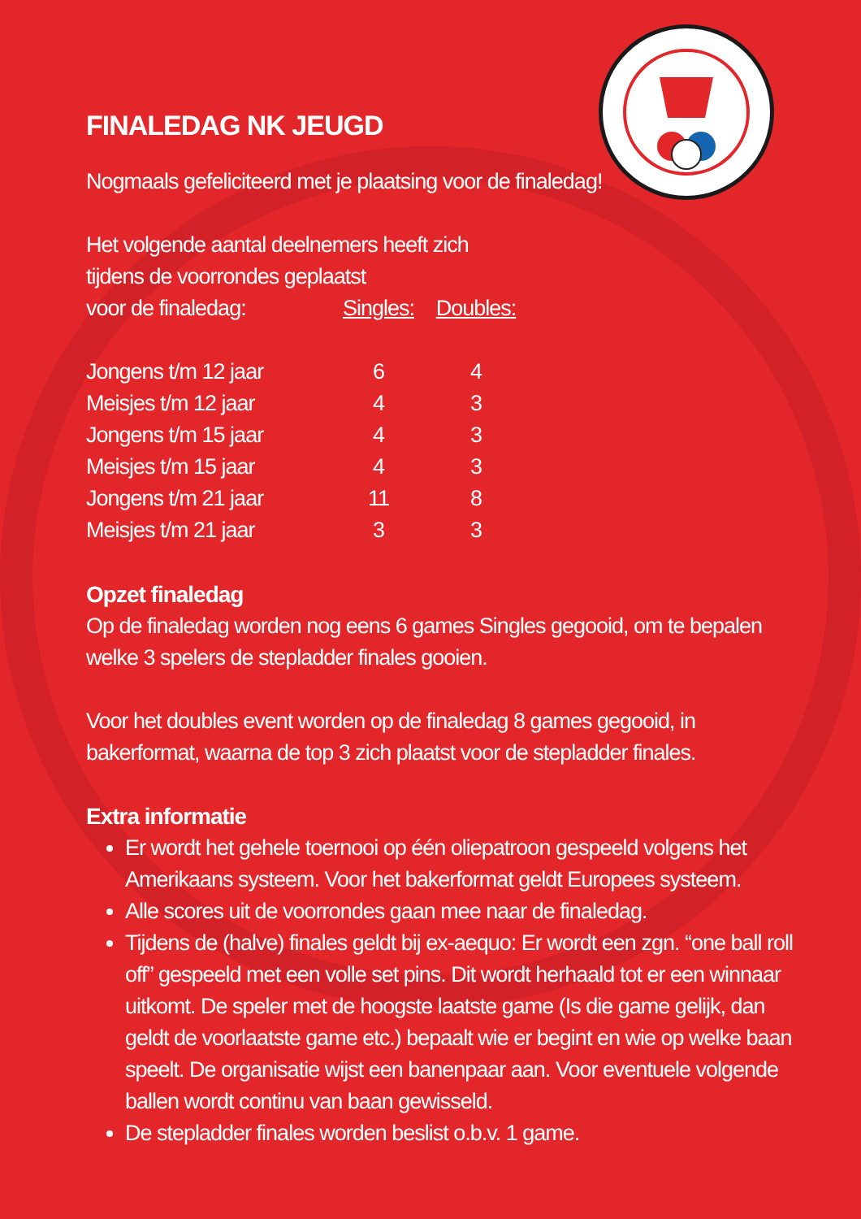FINALEDAG NK JEUGD
Nogmaals gefeliciteerd met je plaatsing voor de finaledag!
| Het volgende aantal deelnemers heeft zich tijdens de voorrondes geplaatst | | |
| voor de finaledag: | Singles: | Doubles: |
| Jongens t/m 12 jaar | 6 | 4 |
| Meisjes t/m 12 jaar | 4 | 3 |
| Jongens t/m 15 jaar | 4 | 3 |
| Meisjes t/m 15 jaar | 4 | 3 |
| Jongens t/m 21 jaar | 11 | 8 |
| Meisjes t/m 21 jaar | 3 | 3 |
Opzet finaledag
Op de finaledag worden nog eens 6 games Singles gegooid, om te bepalen welke 3 spelers de stepladder finales gooien.
Voor het doubles event worden op de finaledag 8 games gegooid, in bakerformat, waarna de top 3 zich plaatst voor de stepladder finales.
Extra informatie
Er wordt het gehele toernooi op één oliepatroon gespeeld volgens het Amerikaans systeem. Voor het bakerformat geldt Europees systeem.
Alle scores uit de voorrondes gaan mee naar de finaledag.
Tijdens de (halve) finales geldt bij ex-aequo: Er wordt een zgn. “one ball roll off” gespeeld met een volle set pins. Dit wordt herhaald tot er een winnaar uitkomt. De speler met de hoogste laatste game (Is die game gelijk, dan geldt de voorlaatste game etc.) bepaalt wie er begint en wie op welke baan speelt. De organisatie wijst een banenpaar aan. Voor eventuele volgende ballen wordt continu van baan gewisseld.
De stepladder finales worden beslist o.b.v. 1 game.